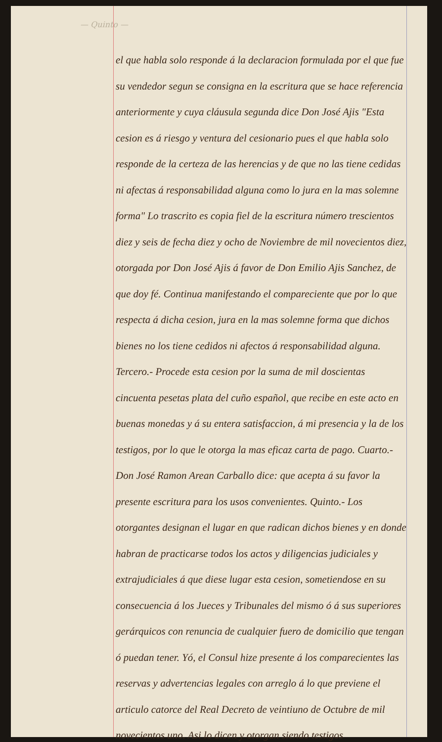— Quinto —
el que habla solo responde á la declaracion formulada por el que fue su vendedor segun se consigna en la escritura que se hace referencia anteriormente y cuya cláusula segunda dice Don José Ajis "Esta cesion es á riesgo y ventura del cesionario pues el que habla solo responde de la certeza de las herencias y de que no las tiene cedidas ni afectas á responsabilidad alguna como lo jura en la mas solemne forma" Lo trascrito es copia fiel de la escritura número trescientos diez y seis de fecha diez y ocho de Noviembre de mil novecientos diez, otorgada por Don José Ajis á favor de Don Emilio Ajis Sanchez, de que doy fé. Continua manifestando el compareciente que por lo que respecta á dicha cesion, jura en la mas solemne forma que dichos bienes no los tiene cedidos ni afectos á responsabilidad alguna. Tercero.- Procede esta cesion por la suma de mil doscientas cincuenta pesetas plata del cuño español, que recibe en este acto en buenas monedas y á su entera satisfaccion, á mi presencia y la de los testigos, por lo que le otorga la mas eficaz carta de pago. Cuarto.- Don José Ramon Arean Carballo dice: que acepta á su favor la presente escritura para los usos convenientes. Quinto.- Los otorgantes designan el lugar en que radican dichos bienes y en donde habran de practicarse todos los actos y diligencias judiciales y extrajudiciales á que diese lugar esta cesion, sometiendose en su consecuencia á los Jueces y Tribunales del mismo ó á sus superiores gerárquicos con renuncia de cualquier fuero de domicilio que tengan ó puedan tener. Yó, el Consul hize presente á los comparecientes las reservas y advertencias legales con arreglo á lo que previene el articulo catorce del Real Decreto de veintiuno de Octubre de mil novecientos uno. Asi lo dicen y otorgan siendo testigos